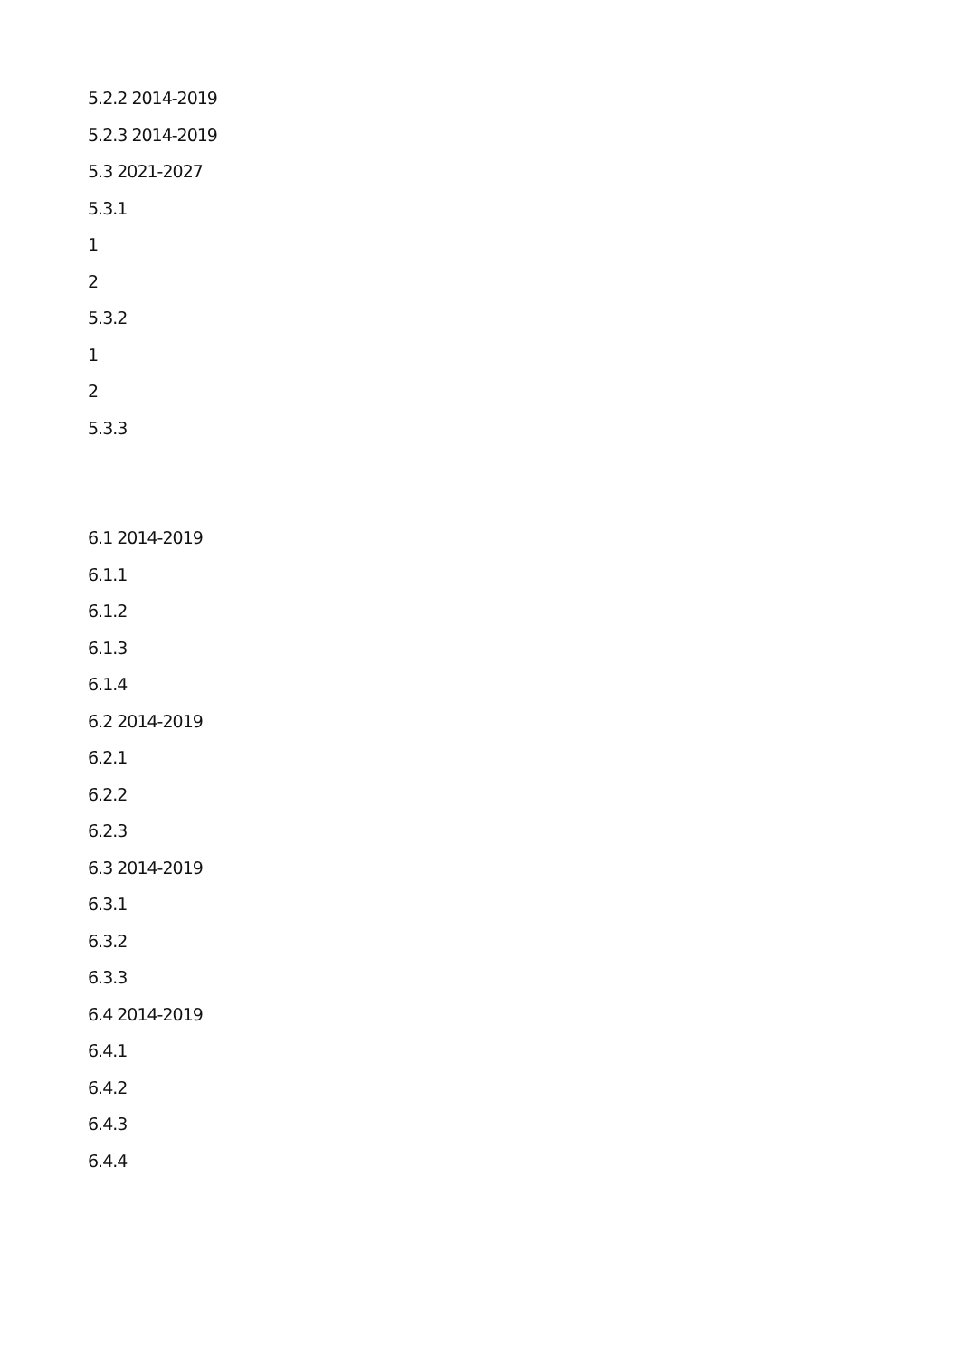5.2.2 2014-2019
5.2.3 2014-2019
5.3 2021-2027
5.3.1
1
2
5.3.2
1
2
5.3.3
6.1 2014-2019
6.1.1
6.1.2
6.1.3
6.1.4
6.2 2014-2019
6.2.1
6.2.2
6.2.3
6.3 2014-2019
6.3.1
6.3.2
6.3.3
6.4 2014-2019
6.4.1
6.4.2
6.4.3
6.4.4